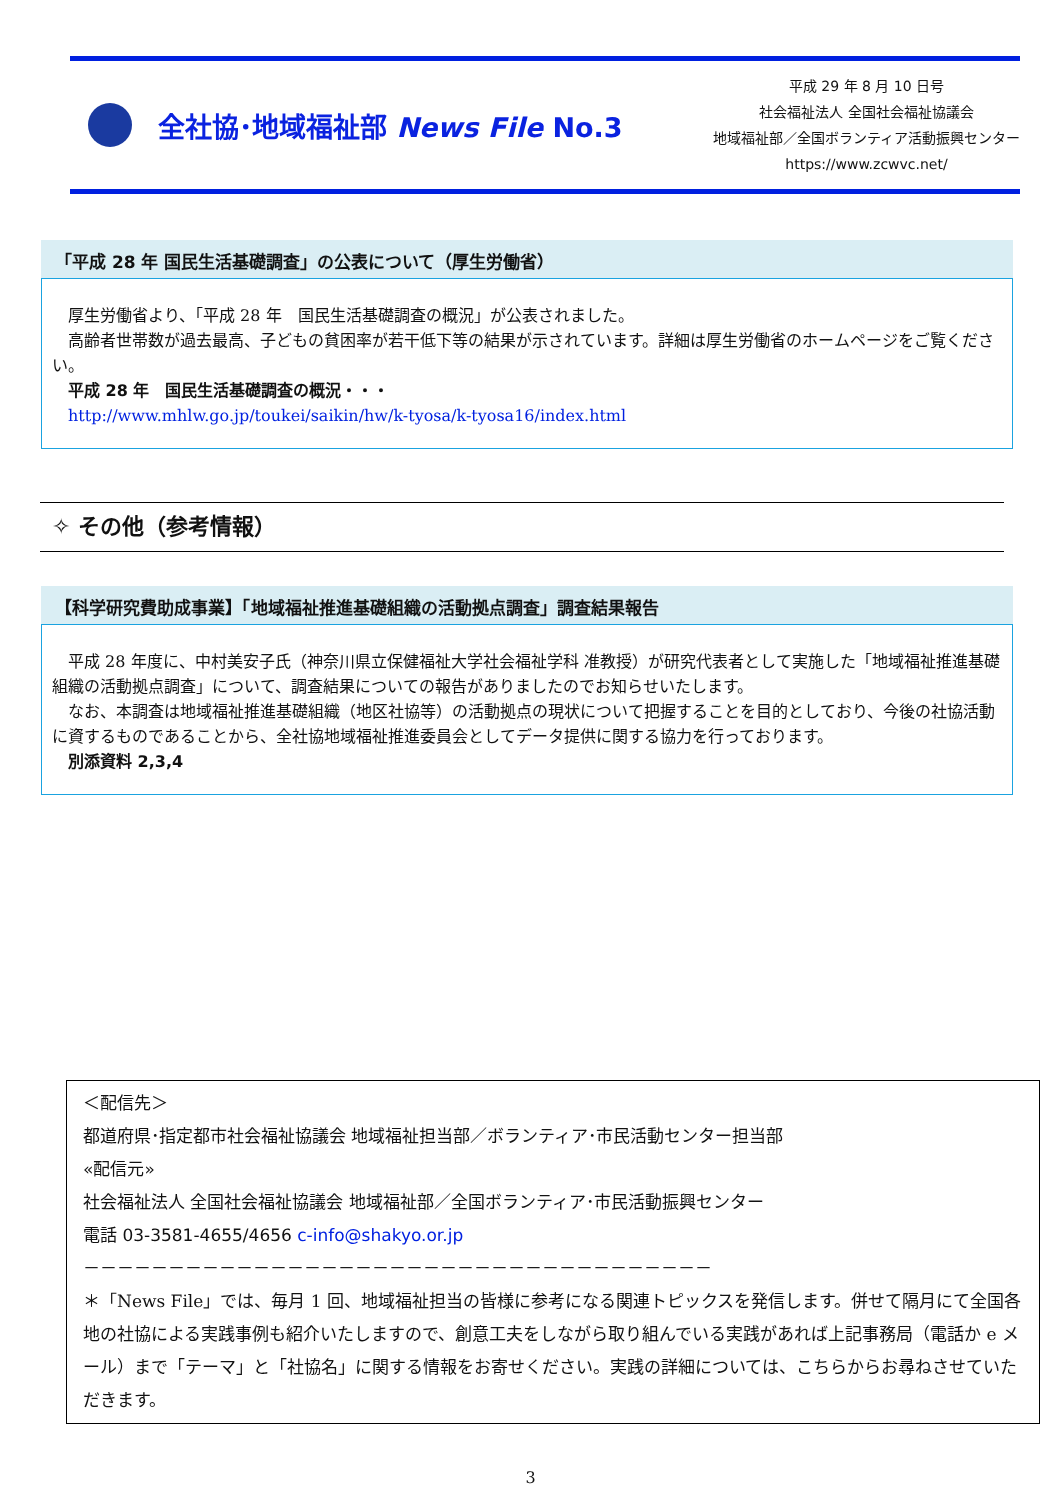全社協･地域福祉部 News File No.3
平成 29 年 8 月 10 日号
社会福祉法人 全国社会福祉協議会
地域福祉部／全国ボランティア活動振興センター
https://www.zcwvc.net/
「平成 28 年 国民生活基礎調査」の公表について（厚生労働省）
　厚生労働省より、「平成 28 年　国民生活基礎調査の概況」が公表されました。
　高齢者世帯数が過去最高、子どもの貧困率が若干低下等の結果が示されています。詳細は厚生労働省のホームページをご覧ください。
　平成 28 年　国民生活基礎調査の概況・・・
　http://www.mhlw.go.jp/toukei/saikin/hw/k-tyosa/k-tyosa16/index.html
✧ その他（参考情報）
【科学研究費助成事業】「地域福祉推進基礎組織の活動拠点調査」調査結果報告
　平成 28 年度に、中村美安子氏（神奈川県立保健福祉大学社会福祉学科 准教授）が研究代表者として実施した「地域福祉推進基礎組織の活動拠点調査」について、調査結果についての報告がありましたのでお知らせいたします。
　なお、本調査は地域福祉推進基礎組織（地区社協等）の活動拠点の現状について把握することを目的としており、今後の社協活動に資するものであることから、全社協地域福祉推進委員会としてデータ提供に関する協力を行っております。
　別添資料 2,3,4
＜配信先＞
都道府県･指定都市社会福祉協議会 地域福祉担当部／ボランティア･市民活動センター担当部
«配信元»
社会福祉法人 全国社会福祉協議会 地域福祉部／全国ボランティア･市民活動振興センター
電話 03-3581-4655/4656 c-info@shakyo.or.jp
－－－－－－－－－－－－－－－－－－－－－－－－－－－－－－－－－－－－－
＊「News File」では、毎月 1 回、地域福祉担当の皆様に参考になる関連トピックスを発信します。併せて隔月にて全国各地の社協による実践事例も紹介いたしますので、創意工夫をしながら取り組んでいる実践があれば上記事務局（電話か e メール）まで「テーマ」と「社協名」に関する情報をお寄せください。実践の詳細については、こちらからお尋ねさせていただきます。
3